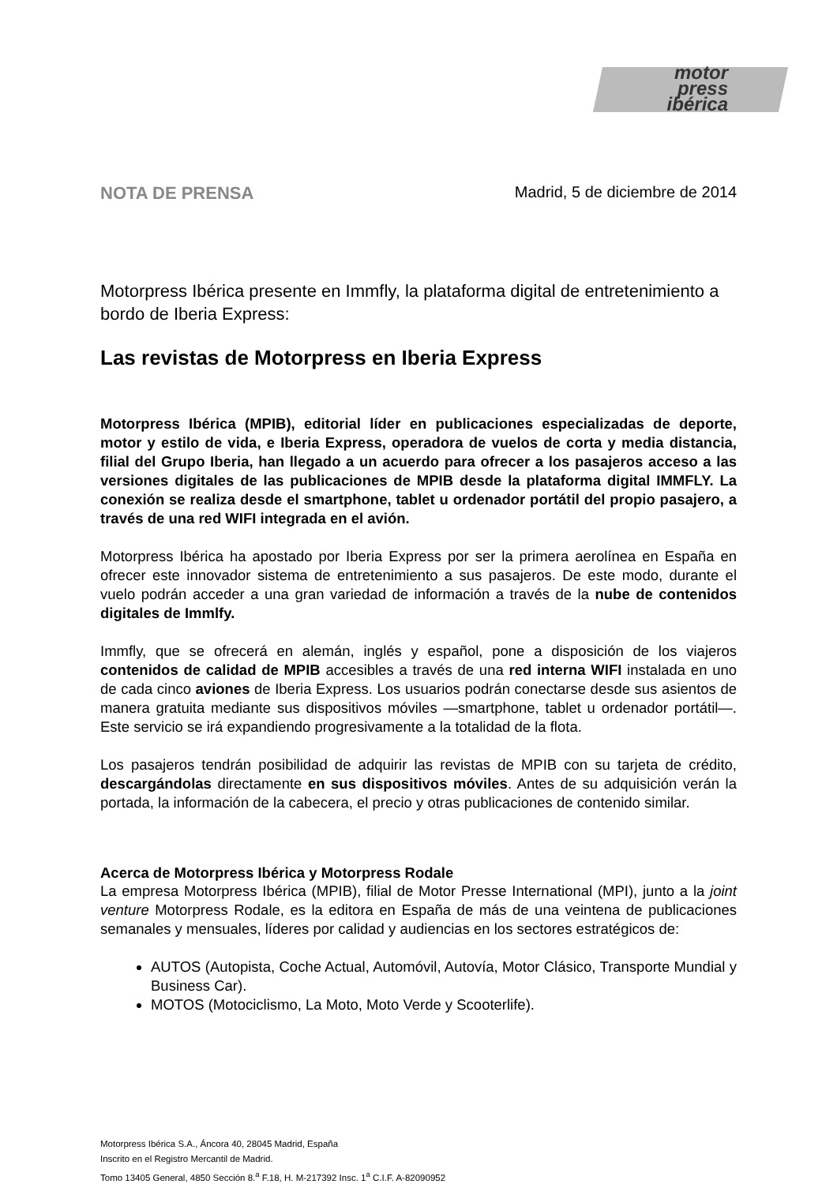motor
press
ibérica
NOTA DE PRENSA Madrid, 5 de diciembre de 2014
Motorpress Ibérica presente en Immfly, la plataforma digital de entretenimiento a bordo de Iberia Express:
Las revistas de Motorpress en Iberia Express
Motorpress Ibérica (MPIB), editorial líder en publicaciones especializadas de deporte, motor y estilo de vida, e Iberia Express, operadora de vuelos de corta y media distancia, filial del Grupo Iberia, han llegado a un acuerdo para ofrecer a los pasajeros acceso a las versiones digitales de las publicaciones de MPIB desde la plataforma digital IMMFLY. La conexión se realiza desde el smartphone, tablet u ordenador portátil del propio pasajero, a través de una red WIFI integrada en el avión.
Motorpress Ibérica ha apostado por Iberia Express por ser la primera aerolínea en España en ofrecer este innovador sistema de entretenimiento a sus pasajeros. De este modo, durante el vuelo podrán acceder a una gran variedad de información a través de la nube de contenidos digitales de Immlfy.
Immfly, que se ofrecerá en alemán, inglés y español, pone a disposición de los viajeros contenidos de calidad de MPIB accesibles a través de una red interna WIFI instalada en uno de cada cinco aviones de Iberia Express. Los usuarios podrán conectarse desde sus asientos de manera gratuita mediante sus dispositivos móviles —smartphone, tablet u ordenador portátil—. Este servicio se irá expandiendo progresivamente a la totalidad de la flota.
Los pasajeros tendrán posibilidad de adquirir las revistas de MPIB con su tarjeta de crédito, descargándolas directamente en sus dispositivos móviles. Antes de su adquisición verán la portada, la información de la cabecera, el precio y otras publicaciones de contenido similar.
Acerca de Motorpress Ibérica y Motorpress Rodale
La empresa Motorpress Ibérica (MPIB), filial de Motor Presse International (MPI), junto a la joint venture Motorpress Rodale, es la editora en España de más de una veintena de publicaciones semanales y mensuales, líderes por calidad y audiencias en los sectores estratégicos de:
AUTOS (Autopista, Coche Actual, Automóvil, Autovía, Motor Clásico, Transporte Mundial y Business Car).
MOTOS (Motociclismo, La Moto, Moto Verde y Scooterlife).
Motorpress Ibérica S.A., Áncora 40, 28045 Madrid, España
Inscrito en el Registro Mercantil de Madrid.
Tomo 13405 General, 4850 Sección 8.<sup>a</sup> F.18, H. M-217392 Insc. 1<sup>a</sup> C.I.F. A-82090952